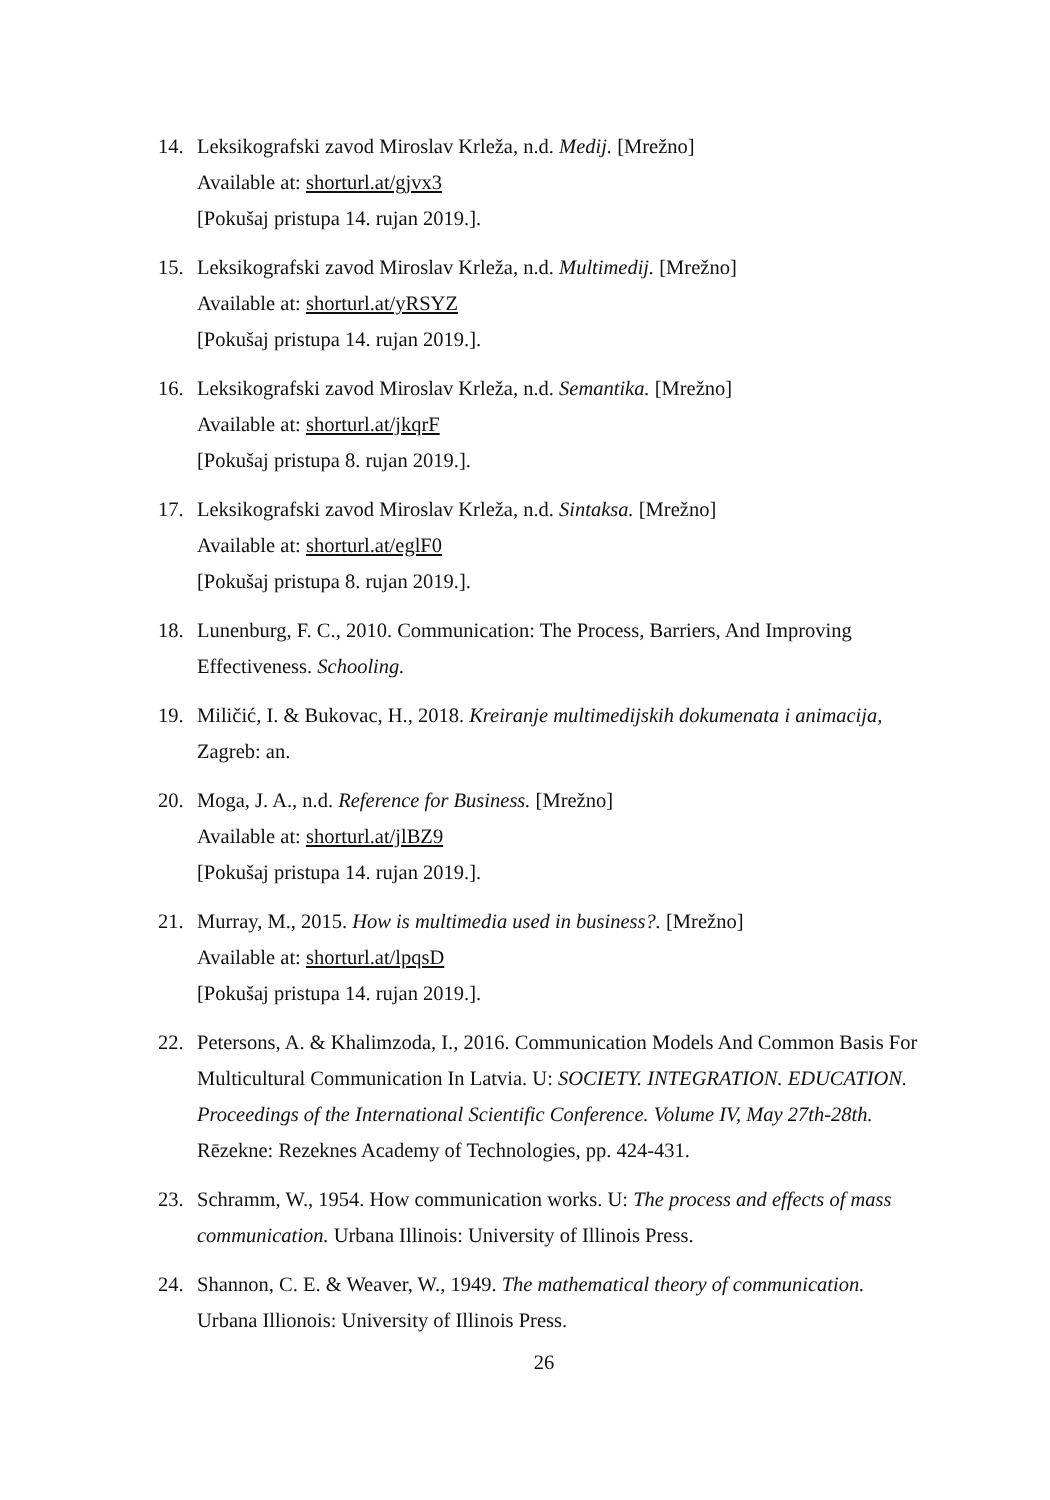14. Leksikografski zavod Miroslav Krleža, n.d. Medij. [Mrežno]
Available at: shorturl.at/gjvx3
[Pokušaj pristupa 14. rujan 2019.].
15. Leksikografski zavod Miroslav Krleža, n.d. Multimedij. [Mrežno]
Available at: shorturl.at/yRSYZ
[Pokušaj pristupa 14. rujan 2019.].
16. Leksikografski zavod Miroslav Krleža, n.d. Semantika. [Mrežno]
Available at: shorturl.at/jkqrF
[Pokušaj pristupa 8. rujan 2019.].
17. Leksikografski zavod Miroslav Krleža, n.d. Sintaksa. [Mrežno]
Available at: shorturl.at/eglF0
[Pokušaj pristupa 8. rujan 2019.].
18. Lunenburg, F. C., 2010. Communication: The Process, Barriers, And Improving Effectiveness. Schooling.
19. Miličić, I. & Bukovac, H., 2018. Kreiranje multimedijskih dokumenata i animacija, Zagreb: an.
20. Moga, J. A., n.d. Reference for Business. [Mrežno]
Available at: shorturl.at/jlBZ9
[Pokušaj pristupa 14. rujan 2019.].
21. Murray, M., 2015. How is multimedia used in business?. [Mrežno]
Available at: shorturl.at/lpqsD
[Pokušaj pristupa 14. rujan 2019.].
22. Petersons, A. & Khalimzoda, I., 2016. Communication Models And Common Basis For Multicultural Communication In Latvia. U: SOCIETY. INTEGRATION. EDUCATION. Proceedings of the International Scientific Conference. Volume IV, May 27th-28th. Rēzekne: Rezeknes Academy of Technologies, pp. 424-431.
23. Schramm, W., 1954. How communication works. U: The process and effects of mass communication. Urbana Illinois: University of Illinois Press.
24. Shannon, C. E. & Weaver, W., 1949. The mathematical theory of communication. Urbana Illionois: University of Illinois Press.
26